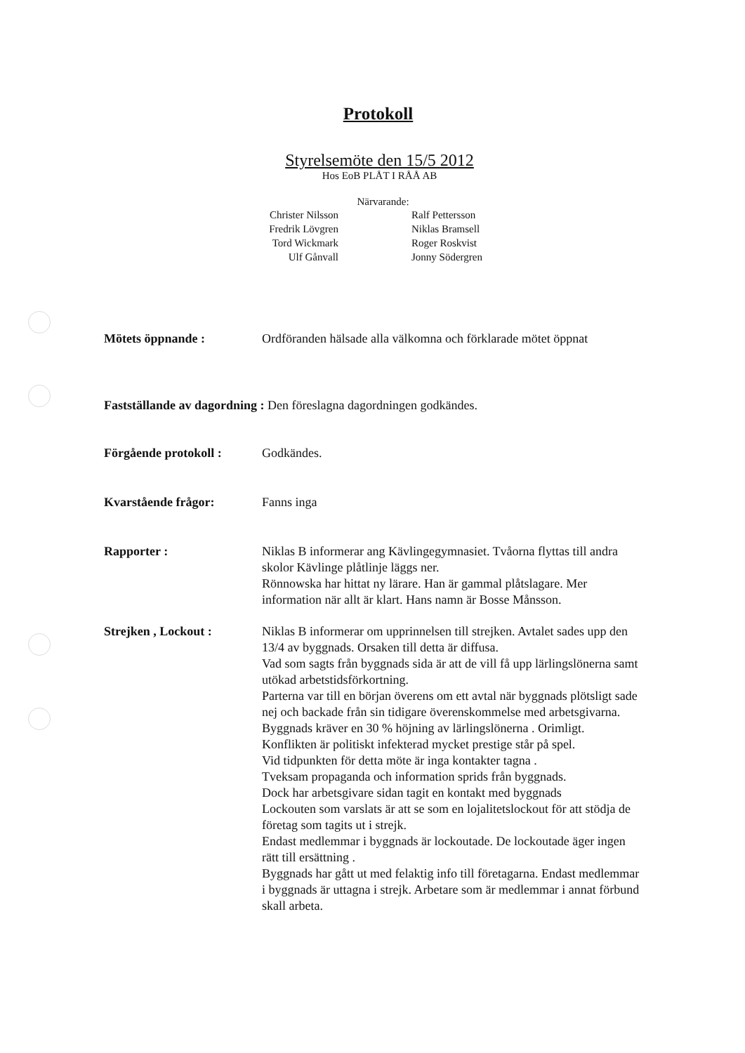Protokoll
Styrelsemöte den 15/5 2012
Hos EoB PLÅT I RÅÅ AB
Närvarande:
Christer Nilsson
Fredrik Lövgren
Tord Wickmark
Ulf Gånvall
Ralf Pettersson
Niklas Bramsell
Roger Roskvist
Jonny Södergren
Mötets öppnande : Ordföranden hälsade alla välkomna och förklarade mötet öppnat
Fastställande av dagordning : Den föreslagna dagordningen godkändes.
Förgående protokoll :
Godkändes.
Kvarstående frågor: Fanns inga
Rapporter : Niklas B informerar ang Kävlingegymnasiet. Tvåorna flyttas till andra skolor Kävlinge plåtlinje läggs ner.
Rönnowska har hittat ny lärare. Han är gammal plåtslagare. Mer information när allt är klart. Hans namn är Bosse Månsson.
Strejken , Lockout : Niklas B informerar om upprinnelsen till strejken. Avtalet sades upp den 13/4 av byggnads. Orsaken till detta är diffusa.
Vad som sagts från byggnads sida är att de vill få upp lärlingslönerna samt utökad arbetstidsförkortning.
Parterna var till en början överens om ett avtal när byggnads plötsligt sade nej och backade från sin tidigare överenskommelse med arbetsgivarna. Byggnads kräver en 30 % höjning av lärlingslönerna . Orimligt.
Konflikten är politiskt infekterad mycket prestige står på spel.
Vid tidpunkten för detta möte är inga kontakter tagna .
Tveksam propaganda och information sprids från byggnads.
Dock har arbetsgivare sidan tagit en kontakt med byggnads
Lockouten som varslats är att se som en lojalitetslockout för att stödja de företag som tagits ut i strejk.
Endast medlemmar i byggnads är lockoutade. De lockoutade äger ingen rätt till ersättning .
Byggnads har gått ut med felaktig info till företagarna. Endast medlemmar i byggnads är uttagna i strejk. Arbetare som är medlemmar i annat förbund skall arbeta.